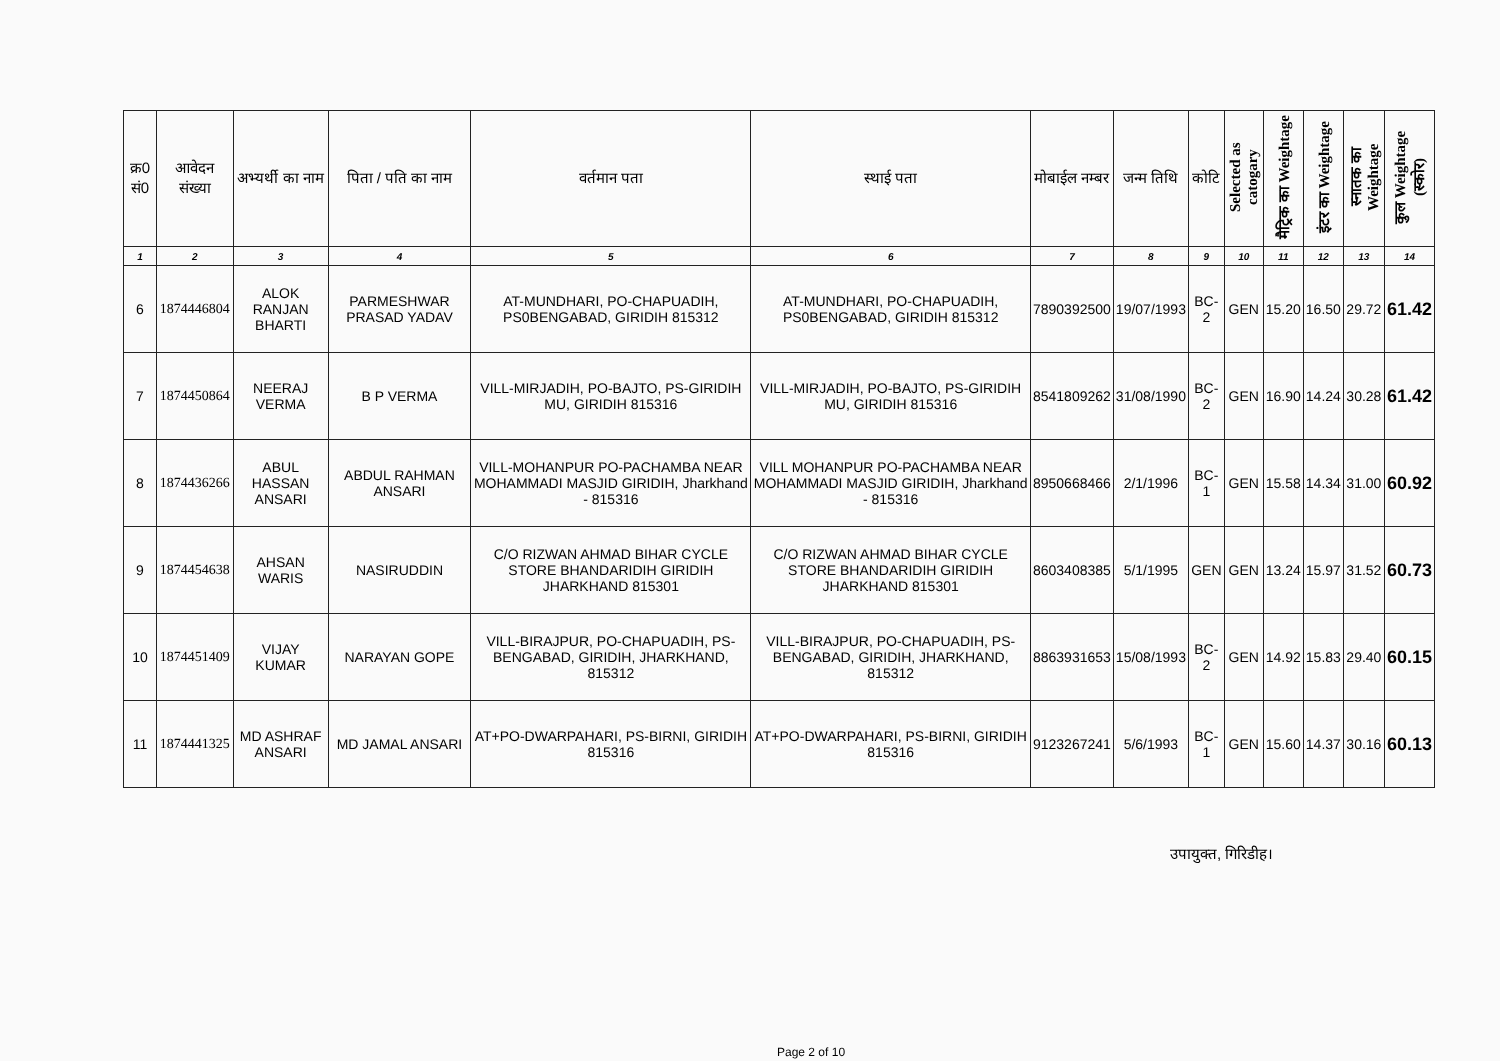| क्र0 सं0 | आवेदन संख्या | अभ्यर्थी का नाम | पिता / पति का नाम | वर्तमान पता | स्थाई पता | मोबाईल नम्बर | जन्म तिथि | कोटि | Selected as catogary | मैट्रिक का Weightage | इंटर का Weightage | स्नातक का Weightage | कुल Weightage (स्कोर) |
| --- | --- | --- | --- | --- | --- | --- | --- | --- | --- | --- | --- | --- | --- |
| 1 | 2 | 3 | 4 | 5 | 6 | 7 | 8 | 9 | 10 | 11 | 12 | 13 | 14 |
| 6 | 1874446804 | ALOK RANJAN BHARTI | PARMESHWAR PRASAD YADAV | AT-MUNDHARI, PO-CHAPUADIH, PS0BENGABAD, GIRIDIH 815312 | AT-MUNDHARI, PO-CHAPUADIH, PS0BENGABAD, GIRIDIH 815312 | 7890392500 | 19/07/1993 | BC-2 | GEN | 15.20 | 16.50 | 29.72 | 61.42 |
| 7 | 1874450864 | NEERAJ VERMA | B P VERMA | VILL-MIRJADIH, PO-BAJTO, PS-GIRIDIH MU, GIRIDIH 815316 | VILL-MIRJADIH, PO-BAJTO, PS-GIRIDIH MU, GIRIDIH 815316 | 8541809262 | 31/08/1990 | BC-2 | GEN | 16.90 | 14.24 | 30.28 | 61.42 |
| 8 | 1874436266 | ABUL HASSAN ANSARI | ABDUL RAHMAN ANSARI | VILL-MOHANPUR PO-PACHAMBA NEAR MOHAMMADI MASJID GIRIDIH, Jharkhand - 815316 | VILL MOHANPUR PO-PACHAMBA NEAR MOHAMMADI MASJID GIRIDIH, Jharkhand - 815316 | 8950668466 | 2/1/1996 | BC-1 | GEN | 15.58 | 14.34 | 31.00 | 60.92 |
| 9 | 1874454638 | AHSAN WARIS | NASIRUDDIN | C/O RIZWAN AHMAD BIHAR CYCLE STORE BHANDARIDIH GIRIDIH JHARKHAND 815301 | C/O RIZWAN AHMAD BIHAR CYCLE STORE BHANDARIDIH GIRIDIH JHARKHAND 815301 | 8603408385 | 5/1/1995 | GEN | GEN | 13.24 | 15.97 | 31.52 | 60.73 |
| 10 | 1874451409 | VIJAY KUMAR | NARAYAN GOPE | VILL-BIRAJPUR, PO-CHAPUADIH, PS-BENGABAD, GIRIDIH, JHARKHAND, 815312 | VILL-BIRAJPUR, PO-CHAPUADIH, PS-BENGABAD, GIRIDIH, JHARKHAND, 815312 | 8863931653 | 15/08/1993 | BC-2 | GEN | 14.92 | 15.83 | 29.40 | 60.15 |
| 11 | 1874441325 | MD ASHRAF ANSARI | MD JAMAL ANSARI | AT+PO-DWARPAHARI, PS-BIRNI, GIRIDIH 815316 | AT+PO-DWARPAHARI, PS-BIRNI, GIRIDIH 815316 | 9123267241 | 5/6/1993 | BC-1 | GEN | 15.60 | 14.37 | 30.16 | 60.13 |
उपायुक्त, गिरिडीह।
Page 2 of 10